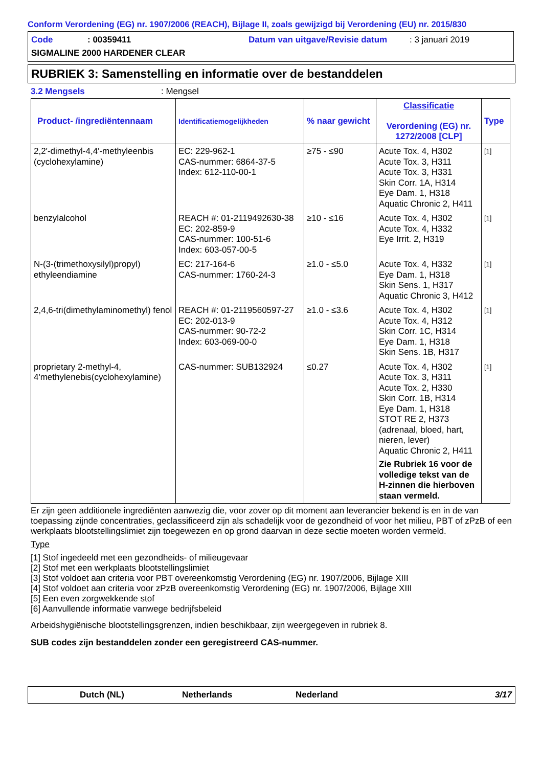Conform Verordening (EG) nr. 1907/2006 (REACH), Bijlage II, zoals gewijzigd bij Verordening (EU) nr. 2015/830
Code: 00359411 Datum van uitgave/Revisie datum: 3 januari 2019
SIGMALINE 2000 HARDENER CLEAR
RUBRIEK 3: Samenstelling en informatie over de bestanddelen
3.2 Mengsels: Mengsel
| Product- /ingrediëntennaam | Identificatiemogelijkheden | % naar gewicht | Classificatie Verordening (EG) nr. 1272/2008 [CLP] | Type |
| --- | --- | --- | --- | --- |
| 2,2'-dimethyl-4,4'-methyleenbis (cyclohexylamine) | EC: 229-962-1 CAS-nummer: 6864-37-5 Index: 612-110-00-1 | ≥75 - ≤90 | Acute Tox. 4, H302 Acute Tox. 3, H311 Acute Tox. 3, H331 Skin Corr. 1A, H314 Eye Dam. 1, H318 Aquatic Chronic 2, H411 | [1] |
| benzylalcohol | REACH #: 01-2119492630-38 EC: 202-859-9 CAS-nummer: 100-51-6 Index: 603-057-00-5 | ≥10 - ≤16 | Acute Tox. 4, H302 Acute Tox. 4, H332 Eye Irrit. 2, H319 | [1] |
| N-(3-(trimethoxysilyl)propyl) ethyleendiamine | EC: 217-164-6 CAS-nummer: 1760-24-3 | ≥1.0 - ≤5.0 | Acute Tox. 4, H332 Eye Dam. 1, H318 Skin Sens. 1, H317 Aquatic Chronic 3, H412 | [1] |
| 2,4,6-tri(dimethylaminomethyl) fenol | REACH #: 01-2119560597-27 EC: 202-013-9 CAS-nummer: 90-72-2 Index: 603-069-00-0 | ≥1.0 - ≤3.6 | Acute Tox. 4, H302 Acute Tox. 4, H312 Skin Corr. 1C, H314 Eye Dam. 1, H318 Skin Sens. 1B, H317 | [1] |
| proprietary 2-methyl-4, 4'methylenebis(cyclohexylamine) | CAS-nummer: SUB132924 | ≤0.27 | Acute Tox. 4, H302 Acute Tox. 3, H311 Acute Tox. 2, H330 Skin Corr. 1B, H314 Eye Dam. 1, H318 STOT RE 2, H373 (adrenaal, bloed, hart, nieren, lever) Aquatic Chronic 2, H411 Zie Rubriek 16 voor de volledige tekst van de H-zinnen die hierboven staan vermeld. | [1] |
Er zijn geen additionele ingrediënten aanwezig die, voor zover op dit moment aan leverancier bekend is en in de van toepassing zijnde concentraties, geclassificeerd zijn als schadelijk voor de gezondheid of voor het milieu, PBT of zPzB of een werkplaats blootstellingslimiet zijn toegewezen en op grond daarvan in deze sectie moeten worden vermeld.
Type
[1] Stof ingedeeld met een gezondheids- of milieugevaar
[2] Stof met een werkplaats blootstellingslimiet
[3] Stof voldoet aan criteria voor PBT overeenkomstig Verordening (EG) nr. 1907/2006, Bijlage XIII
[4] Stof voldoet aan criteria voor zPzB overeenkomstig Verordening (EG) nr. 1907/2006, Bijlage XIII
[5] Een even zorgwekkende stof
[6] Aanvullende informatie vanwege bedrijfsbeleid
Arbeidshygiënische blootstellingsgrenzen, indien beschikbaar, zijn weergegeven in rubriek 8.
SUB codes zijn bestanddelen zonder een geregistreerd CAS-nummer.
Dutch (NL) Netherlands Nederland 3/17